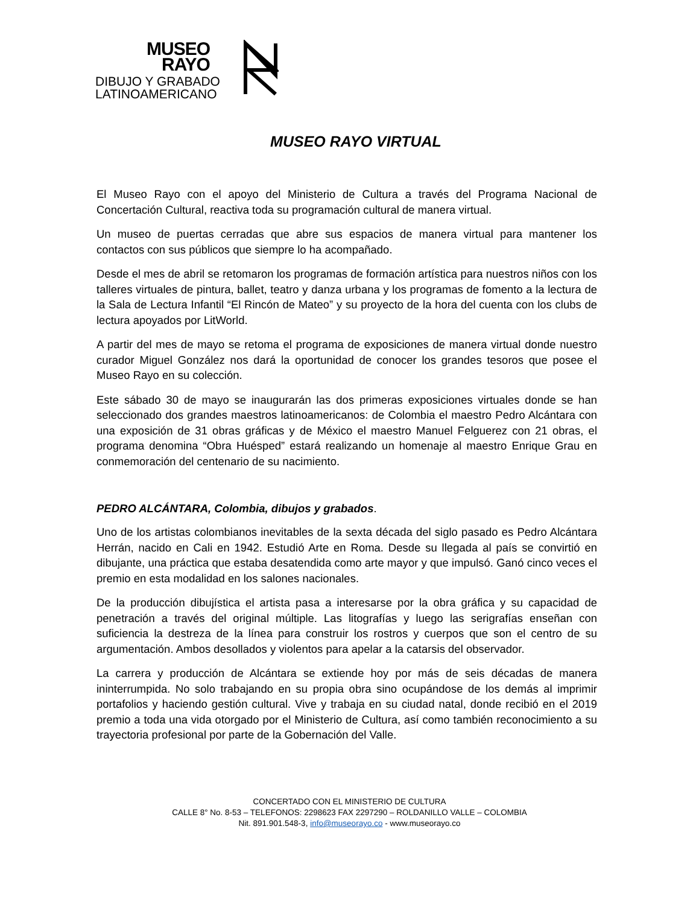MUSEO
RAYO
DIBUJO Y GRABADO
LATINOAMERICANO
MUSEO RAYO VIRTUAL
El Museo Rayo con el apoyo del Ministerio de Cultura a través del Programa Nacional de Concertación Cultural, reactiva toda su programación cultural de manera virtual.
Un museo de puertas cerradas que abre sus espacios de manera virtual para mantener los contactos con sus públicos que siempre lo ha acompañado.
Desde el mes de abril se retomaron los programas de formación artística para nuestros niños con los talleres virtuales de pintura, ballet, teatro y danza urbana y los programas de fomento a la lectura de la Sala de Lectura Infantil “El Rincón de Mateo” y su proyecto de la hora del cuenta con los clubs de lectura apoyados por LitWorld.
A partir del mes de mayo se retoma el programa de exposiciones de manera virtual donde nuestro curador Miguel González nos dará la oportunidad de conocer los grandes tesoros que posee el Museo Rayo en su colección.
Este sábado 30 de mayo se inaugurarán las dos primeras exposiciones virtuales donde se han seleccionado dos grandes maestros latinoamericanos: de Colombia el maestro Pedro Alcántara con una exposición de 31 obras gráficas y de México el maestro Manuel Felguerez con 21 obras, el programa denomina “Obra Huésped” estará realizando un homenaje al maestro Enrique Grau en conmemoración del centenario de su nacimiento.
PEDRO ALCÁNTARA, Colombia, dibujos y grabados.
Uno de los artistas colombianos inevitables de la sexta década del siglo pasado es Pedro Alcántara Herrán, nacido en Cali en 1942. Estudió Arte en Roma. Desde su llegada al país se convirtió en dibujante, una práctica que estaba desatendida como arte mayor y que impulsó. Ganó cinco veces el premio en esta modalidad en los salones nacionales.
De la producción dibujística el artista pasa a interesarse por la obra gráfica y su capacidad de penetración a través del original múltiple. Las litografías y luego las serigrafías enseñan con suficiencia la destreza de la línea para construir los rostros y cuerpos que son el centro de su argumentación. Ambos desollados y violentos para apelar a la catarsis del observador.
La carrera y producción de Alcántara se extiende hoy por más de seis décadas de manera ininterrumpida. No solo trabajando en su propia obra sino ocupándose de los demás al imprimir portafolios y haciendo gestión cultural. Vive y trabaja en su ciudad natal, donde recibió en el 2019 premio a toda una vida otorgado por el Ministerio de Cultura, así como también reconocimiento a su trayectoria profesional por parte de la Gobernación del Valle.
CONCERTADO CON EL MINISTERIO DE CULTURA
CALLE 8° No. 8-53 – TELEFONOS: 2298623 FAX 2297290 – ROLDANILLO VALLE – COLOMBIA
Nit. 891.901.548-3, info@museorayo.co - www.museorayo.co